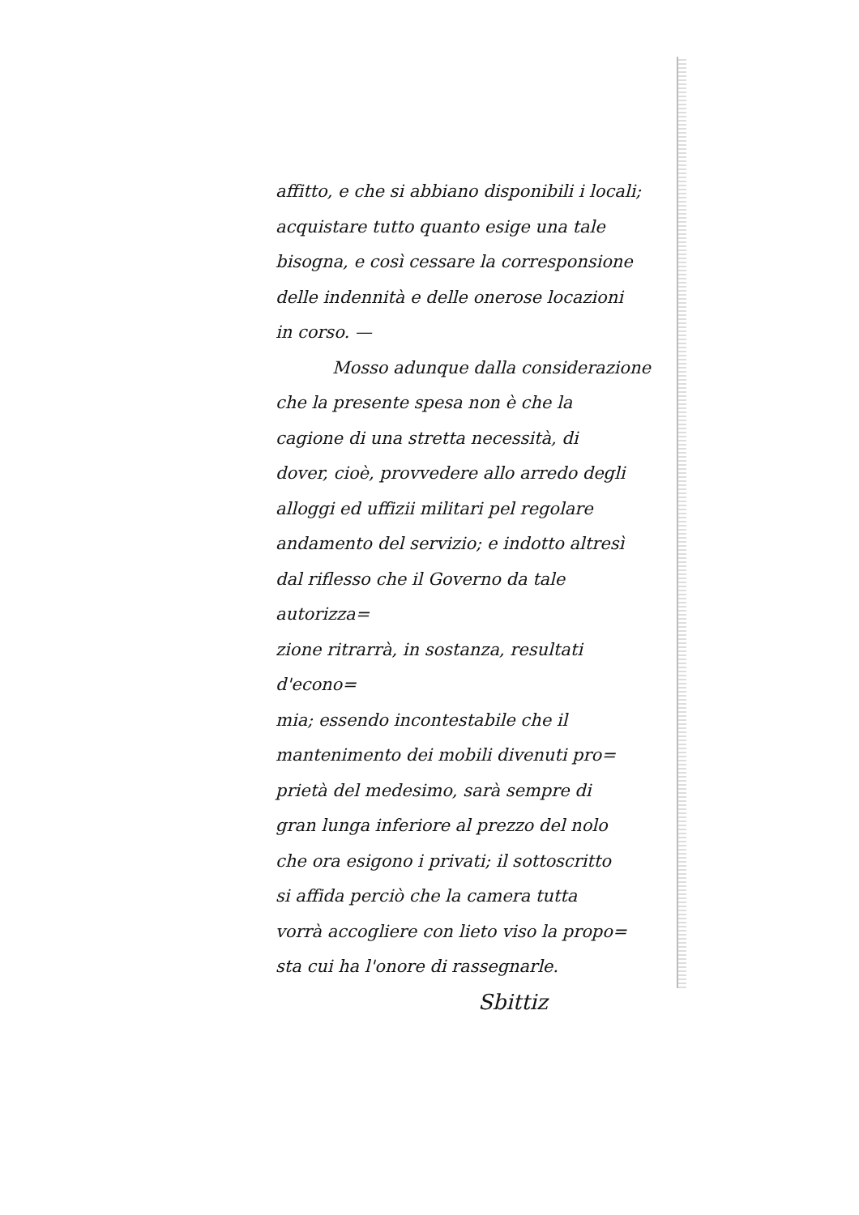affitto, e che si abbiano disponibili i locali;
acquistare tutto quanto esige una tale
bisogna, e così cessare la corresponsione
delle indennità e delle onerose locazioni
in corso. —
Mosso adunque dalla considerazione
che la presente spesa non è che la
cagione di una stretta necessità, di
dover, cioè, provvedere allo arredo degli
alloggi ed uffizii militari pel regolare
andamento del servizio; e indotto altresì
dal riflesso che il Governo da tale autorizza=
zione ritrarrà, in sostanza, resultati d'econo=
mia; essendo incontestabile che il
mantenimento dei mobili divenuti pro=
prietà del medesimo, sarà sempre di
gran lunga inferiore al prezzo del nolo
che ora esigono i privati; il sottoscritto
si affida perciò che la camera tutta
vorrà accogliere con lieto viso la propo=
sta cui ha l'onore di rassegnarle.
Sbittiz